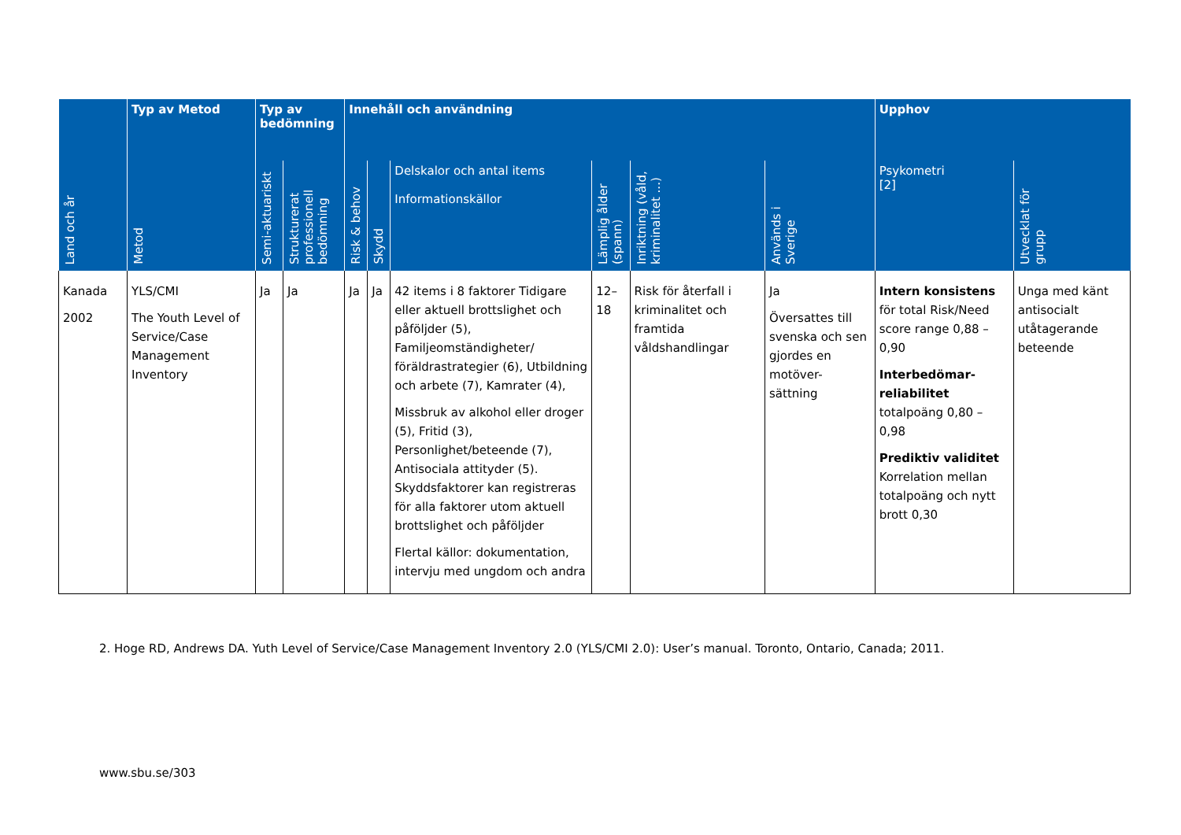| | Typ av Metod | Typ av bedömning | | Innehåll och användning | | | | | | Upphov | |
| --- | --- | --- | --- | --- | --- | --- | --- | --- | --- | --- | --- |
| Land och år | Metod | Semi-aktuariskt | Strukturerat professionell bedömning | Risk & behov | Skydd | Delskalor och antal items Informationskällor | Lämplig ålder (spann) | Inriktning (våld, kriminalitet ...) | Används i Sverige | Psykometri [2] | Utvecklat för grupp |
| Kanada 2002 | YLS/CMI The Youth Level of Service/Case Management Inventory | Ja | Ja | Ja | Ja | 42 items i 8 faktorer Tidigare eller aktuell brottslighet och påföljder (5), Familjeomständigheter/ föräldrastrategier (6), Utbildning och arbete (7), Kamrater (4), Missbruk av alkohol eller droger (5), Fritid (3), Personlighet/beteende (7), Antisociala attityder (5). Skyddsfaktorer kan registreras för alla faktorer utom aktuell brottslighet och påföljder Flertal källor: dokumentation, intervju med ungdom och andra | 12–18 | Risk för återfall i kriminalitet och framtida våldshandlingar | Ja Översattes till svenska och sen gjordes en motöver-sättning | Intern konsistens för total Risk/Need score range 0,88 – 0,90 Interbedömar-reliabilitet totalpoäng 0,80 – 0,98 Prediktiv validitet Korrelation mellan totalpoäng och nytt brott 0,30 | Unga med känt antisocialt utåtagerande beteende |
2. Hoge RD, Andrews DA. Yuth Level of Service/Case Management Inventory 2.0 (YLS/CMI 2.0): User’s manual. Toronto, Ontario, Canada; 2011.
www.sbu.se/303